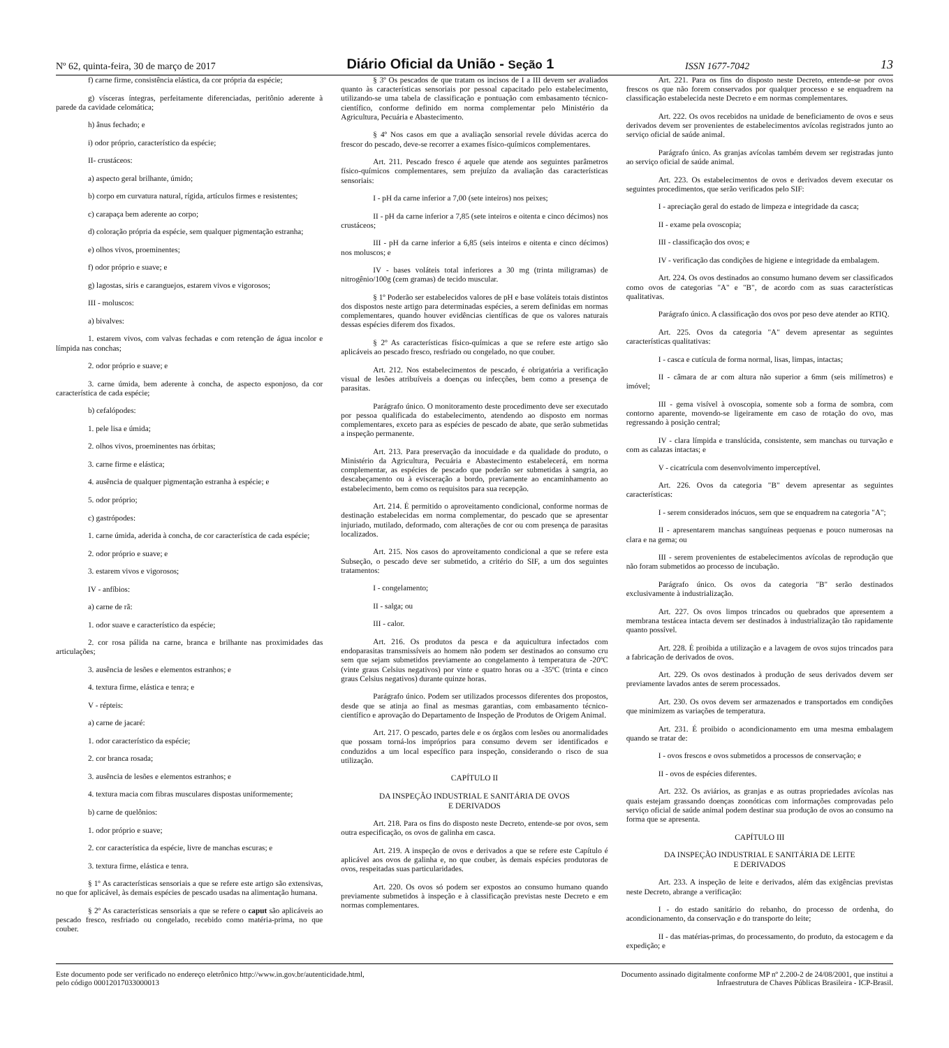Nº 62, quinta-feira, 30 de março de 2017 Diário Oficial da União - Seção 1 ISSN 1677-7042 13
f) carne firme, consistência elástica, da cor própria da espécie;
g) vísceras íntegras, perfeitamente diferenciadas, peritônio aderente à parede da cavidade celomática;
h) ânus fechado; e
i) odor próprio, característico da espécie;
II- crustáceos:
a) aspecto geral brilhante, úmido;
b) corpo em curvatura natural, rígida, artículos firmes e resistentes;
c) carapaça bem aderente ao corpo;
d) coloração própria da espécie, sem qualquer pigmentação estranha;
e) olhos vivos, proeminentes;
f) odor próprio e suave; e
g) lagostas, siris e caranguejos, estarem vivos e vigorosos;
III - moluscos:
a) bivalves:
1. estarem vivos, com valvas fechadas e com retenção de água incolor e límpida nas conchas;
2. odor próprio e suave; e
3. carne úmida, bem aderente à concha, de aspecto esponjoso, da cor característica de cada espécie;
b) cefalópodes:
1. pele lisa e úmida;
2. olhos vivos, proeminentes nas órbitas;
3. carne firme e elástica;
4. ausência de qualquer pigmentação estranha à espécie; e
5. odor próprio;
c) gastrópodes:
1. carne úmida, aderida à concha, de cor característica de cada espécie;
2. odor próprio e suave; e
3. estarem vivos e vigorosos;
IV - anfíbios:
a) carne de rã:
1. odor suave e característico da espécie;
2. cor rosa pálida na carne, branca e brilhante nas proximidades das articulações;
3. ausência de lesões e elementos estranhos; e
4. textura firme, elástica e tenra; e
V - répteis:
a) carne de jacaré:
1. odor característico da espécie;
2. cor branca rosada;
3. ausência de lesões e elementos estranhos; e
4. textura macia com fibras musculares dispostas uniformemente;
b) carne de quelônios:
1. odor próprio e suave;
2. cor característica da espécie, livre de manchas escuras; e
3. textura firme, elástica e tenra.
§ 1º As características sensoriais a que se refere este artigo são extensivas, no que for aplicável, às demais espécies de pescado usadas na alimentação humana.
§ 2º As características sensoriais a que se refere o caput são aplicáveis ao pescado fresco, resfriado ou congelado, recebido como matéria-prima, no que couber.
§ 3º Os pescados de que tratam os incisos de I a III devem ser avaliados quanto às características sensoriais por pessoal capacitado pelo estabelecimento, utilizando-se uma tabela de classificação e pontuação com embasamento técnico-científico, conforme definido em norma complementar pelo Ministério da Agricultura, Pecuária e Abastecimento.
§ 4º Nos casos em que a avaliação sensorial revele dúvidas acerca do frescor do pescado, deve-se recorrer a exames físico-químicos complementares.
Art. 211. Pescado fresco é aquele que atende aos seguintes parâmetros físico-químicos complementares, sem prejuízo da avaliação das características sensoriais:
I - pH da carne inferior a 7,00 (sete inteiros) nos peixes;
II - pH da carne inferior a 7,85 (sete inteiros e oitenta e cinco décimos) nos crustáceos;
III - pH da carne inferior a 6,85 (seis inteiros e oitenta e cinco décimos) nos moluscos; e
IV - bases voláteis total inferiores a 30 mg (trinta miligramas) de nitrogênio/100g (cem gramas) de tecido muscular.
§ 1º Poderão ser estabelecidos valores de pH e base voláteis totais distintos dos dispostos neste artigo para determinadas espécies, a serem definidas em normas complementares, quando houver evidências científicas de que os valores naturais dessas espécies diferem dos fixados.
§ 2º As características físico-químicas a que se refere este artigo são aplicáveis ao pescado fresco, resfriado ou congelado, no que couber.
Art. 212. Nos estabelecimentos de pescado, é obrigatória a verificação visual de lesões atribuíveis a doenças ou infecções, bem como a presença de parasitas.
Parágrafo único. O monitoramento deste procedimento deve ser executado por pessoa qualificada do estabelecimento, atendendo ao disposto em normas complementares, exceto para as espécies de pescado de abate, que serão submetidas a inspeção permanente.
Art. 213. Para preservação da inocuidade e da qualidade do produto, o Ministério da Agricultura, Pecuária e Abastecimento estabelecerá, em norma complementar, as espécies de pescado que poderão ser submetidas à sangria, ao descabeçamento ou à evisceração a bordo, previamente ao encaminhamento ao estabelecimento, bem como os requisitos para sua recepção.
Art. 214. É permitido o aproveitamento condicional, conforme normas de destinação estabelecidas em norma complementar, do pescado que se apresentar injuriado, mutilado, deformado, com alterações de cor ou com presença de parasitas localizados.
Art. 215. Nos casos do aproveitamento condicional a que se refere esta Subseção, o pescado deve ser submetido, a critério do SIF, a um dos seguintes tratamentos:
I - congelamento;
II - salga; ou
III - calor.
Art. 216. Os produtos da pesca e da aquicultura infectados com endoparasitas transmissíveis ao homem não podem ser destinados ao consumo cru sem que sejam submetidos previamente ao congelamento à temperatura de -20ºC (vinte graus Celsius negativos) por vinte e quatro horas ou a -35ºC (trinta e cinco graus Celsius negativos) durante quinze horas.
Parágrafo único. Podem ser utilizados processos diferentes dos propostos, desde que se atinja ao final as mesmas garantias, com embasamento técnico-científico e aprovação do Departamento de Inspeção de Produtos de Origem Animal.
Art. 217. O pescado, partes dele e os órgãos com lesões ou anormalidades que possam torná-los impróprios para consumo devem ser identificados e conduzidos a um local específico para inspeção, considerando o risco de sua utilização.
CAPÍTULO II
DA INSPEÇÃO INDUSTRIAL E SANITÁRIA DE OVOS
E DERIVADOS
Art. 218. Para os fins do disposto neste Decreto, entende-se por ovos, sem outra especificação, os ovos de galinha em casca.
Art. 219. A inspeção de ovos e derivados a que se refere este Capítulo é aplicável aos ovos de galinha e, no que couber, às demais espécies produtoras de ovos, respeitadas suas particularidades.
Art. 220. Os ovos só podem ser expostos ao consumo humano quando previamente submetidos à inspeção e à classificação previstas neste Decreto e em normas complementares.
Art. 221. Para os fins do disposto neste Decreto, entende-se por ovos frescos os que não forem conservados por qualquer processo e se enquadrem na classificação estabelecida neste Decreto e em normas complementares.
Art. 222. Os ovos recebidos na unidade de beneficiamento de ovos e seus derivados devem ser provenientes de estabelecimentos avícolas registrados junto ao serviço oficial de saúde animal.
Parágrafo único. As granjas avícolas também devem ser registradas junto ao serviço oficial de saúde animal.
Art. 223. Os estabelecimentos de ovos e derivados devem executar os seguintes procedimentos, que serão verificados pelo SIF:
I - apreciação geral do estado de limpeza e integridade da casca;
II - exame pela ovoscopia;
III - classificação dos ovos; e
IV - verificação das condições de higiene e integridade da embalagem.
Art. 224. Os ovos destinados ao consumo humano devem ser classificados como ovos de categorias "A" e "B", de acordo com as suas características qualitativas.
Parágrafo único. A classificação dos ovos por peso deve atender ao RTIQ.
Art. 225. Ovos da categoria "A" devem apresentar as seguintes características qualitativas:
I - casca e cutícula de forma normal, lisas, limpas, intactas;
II - câmara de ar com altura não superior a 6mm (seis milímetros) e imóvel;
III - gema visível à ovoscopia, somente sob a forma de sombra, com contorno aparente, movendo-se ligeiramente em caso de rotação do ovo, mas regressando à posição central;
IV - clara límpida e translúcida, consistente, sem manchas ou turvação e com as calazas intactas; e
V - cicatrícula com desenvolvimento imperceptível.
Art. 226. Ovos da categoria "B" devem apresentar as seguintes características:
I - serem considerados inócuos, sem que se enquadrem na categoria "A";
II - apresentarem manchas sanguíneas pequenas e pouco numerosas na clara e na gema; ou
III - serem provenientes de estabelecimentos avícolas de reprodução que não foram submetidos ao processo de incubação.
Parágrafo único. Os ovos da categoria "B" serão destinados exclusivamente à industrialização.
Art. 227. Os ovos limpos trincados ou quebrados que apresentem a membrana testácea intacta devem ser destinados à industrialização tão rapidamente quanto possível.
Art. 228. É proibida a utilização e a lavagem de ovos sujos trincados para a fabricação de derivados de ovos.
Art. 229. Os ovos destinados à produção de seus derivados devem ser previamente lavados antes de serem processados.
Art. 230. Os ovos devem ser armazenados e transportados em condições que minimizem as variações de temperatura.
Art. 231. É proibido o acondicionamento em uma mesma embalagem quando se tratar de:
I - ovos frescos e ovos submetidos a processos de conservação; e
II - ovos de espécies diferentes.
Art. 232. Os aviários, as granjas e as outras propriedades avícolas nas quais estejam grassando doenças zoonóticas com informações comprovadas pelo serviço oficial de saúde animal podem destinar sua produção de ovos ao consumo na forma que se apresenta.
CAPÍTULO III
DA INSPEÇÃO INDUSTRIAL E SANITÁRIA DE LEITE
E DERIVADOS
Art. 233. A inspeção de leite e derivados, além das exigências previstas neste Decreto, abrange a verificação:
I - do estado sanitário do rebanho, do processo de ordenha, do acondicionamento, da conservação e do transporte do leite;
II - das matérias-primas, do processamento, do produto, da estocagem e da expedição; e
Este documento pode ser verificado no endereço eletrônico http://www.in.gov.br/autenticidade.html,
pelo código 00012017033000013
Documento assinado digitalmente conforme MP nº 2.200-2 de 24/08/2001, que institui a
Infraestrutura de Chaves Públicas Brasileira - ICP-Brasil.